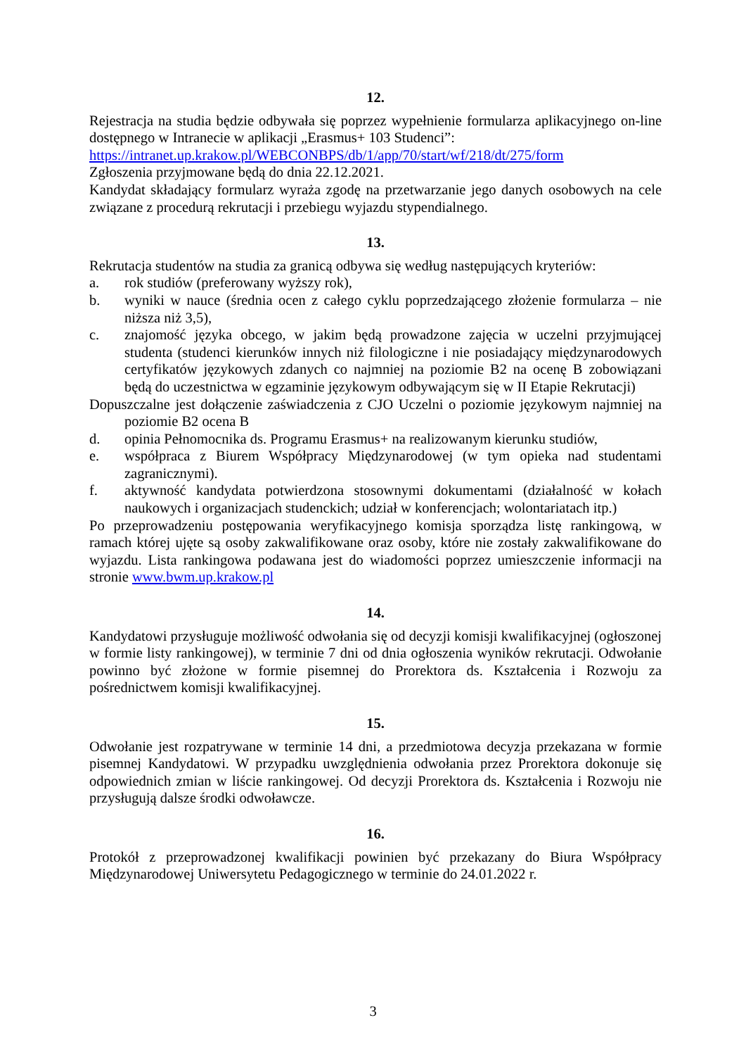12.
Rejestracja na studia będzie odbywała się poprzez wypełnienie formularza aplikacyjnego on-line dostępnego w Intranecie w aplikacji „Erasmus+ 103 Studenci”:
https://intranet.up.krakow.pl/WEBCONBPS/db/1/app/70/start/wf/218/dt/275/form
Zgłoszenia przyjmowane będą do dnia 22.12.2021.
Kandydat składający formularz wyraża zgodę na przetwarzanie jego danych osobowych na cele związane z procedurą rekrutacji i przebiegu wyjazdu stypendialnego.
13.
Rekrutacja studentów na studia za granicą odbywa się według następujących kryteriów:
a. rok studiów (preferowany wyższy rok),
b. wyniki w nauce (średnia ocen z całego cyklu poprzedzającego złożenie formularza – nie niższa niż 3,5),
c. znajomość języka obcego, w jakim będą prowadzone zajęcia w uczelni przyjmującej studenta (studenci kierunków innych niż filologiczne i nie posiadający międzynarodowych certyfikatów językowych zdanych co najmniej na poziomie B2 na ocenę B zobowiązani będą do uczestnictwa w egzaminie językowym odbywającym się w II Etapie Rekrutacji)
Dopuszczalne jest dołączenie zaświadczenia z CJO Uczelni o poziomie językowym najmniej na poziomie B2 ocena B
d. opinia Pełnomocnika ds. Programu Erasmus+ na realizowanym kierunku studiów,
e. współpraca z Biurem Współpracy Międzynarodowej (w tym opieka nad studentami zagranicznymi).
f. aktywność kandydata potwierdzona stosownymi dokumentami (działalność w kołach naukowych i organizacjach studenckich; udział w konferencjach; wolontariatach itp.)
Po przeprowadzeniu postępowania weryfikacyjnego komisja sporządza listę rankingową, w ramach której ujęte są osoby zakwalifikowane oraz osoby, które nie zostały zakwalifikowane do wyjazdu. Lista rankingowa podawana jest do wiadomości poprzez umieszczenie informacji na stronie www.bwm.up.krakow.pl
14.
Kandydatowi przysługuje możliwość odwołania się od decyzji komisji kwalifikacyjnej (ogłoszonej w formie listy rankingowej), w terminie 7 dni od dnia ogłoszenia wyników rekrutacji. Odwołanie powinno być złożone w formie pisemnej do Prorektora ds. Kształcenia i Rozwoju za pośrednictwem komisji kwalifikacyjnej.
15.
Odwołanie jest rozpatrywane w terminie 14 dni, a przedmiotowa decyzja przekazana w formie pisemnej Kandydatowi. W przypadku uwzględnienia odwołania przez Prorektora dokonuje się odpowiednich zmian w liście rankingowej. Od decyzji Prorektora ds. Kształcenia i Rozwoju nie przysługują dalsze środki odwoławcze.
16.
Protokół z przeprowadzonej kwalifikacji powinien być przekazany do Biura Współpracy Międzynarodowej Uniwersytetu Pedagogicznego w terminie do 24.01.2022 r.
3